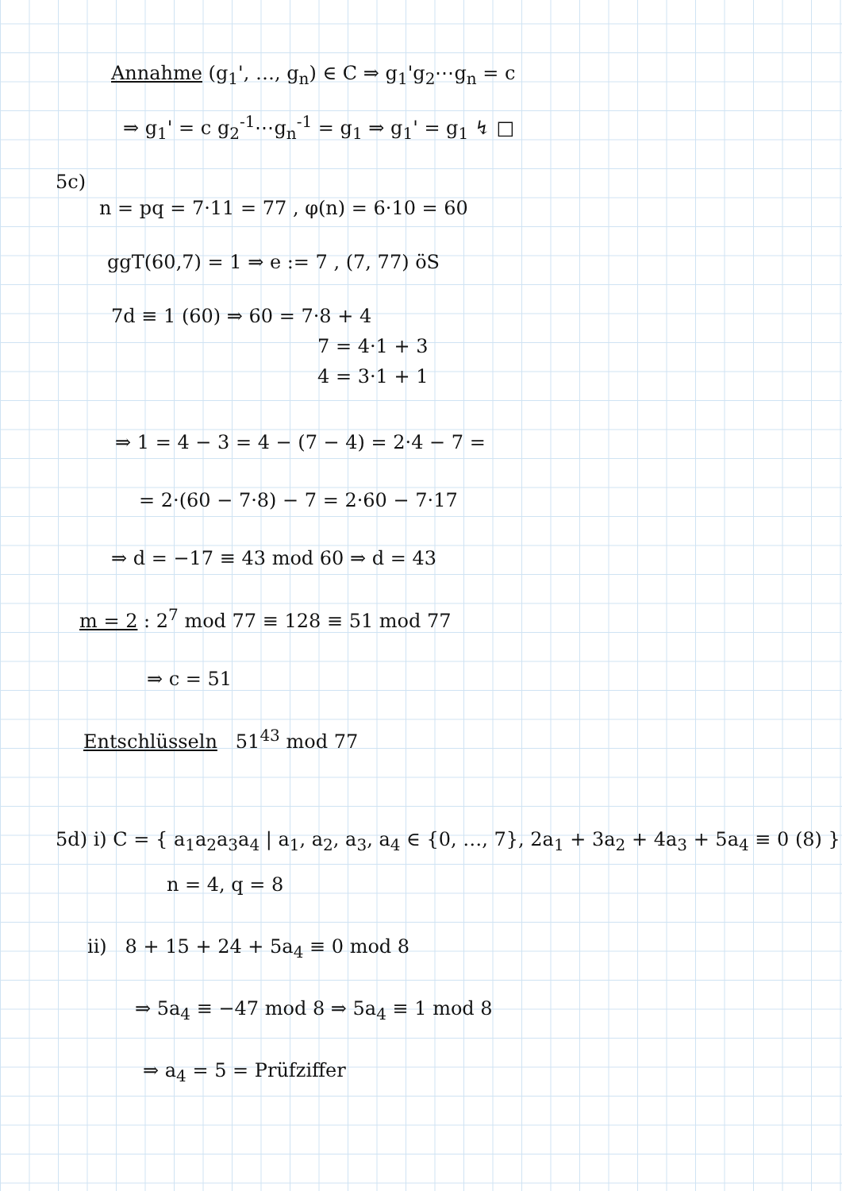Annahme (g<sub>1</sub>', …, g<sub>n</sub>) ∈ C ⇒ g<sub>1</sub>'g<sub>2</sub>⋯g<sub>n</sub> = c
⇒ g<sub>1</sub>' = c g<sub>2</sub><sup>-1</sup>⋯g<sub>n</sub><sup>-1</sup> = g<sub>1</sub> ⇒ g<sub>1</sub>' = g<sub>1</sub> ↯ □
5c)
n = pq = 7·11 = 77 , φ(n) = 6·10 = 60
ggT(60,7) = 1 ⇒ e := 7 , (7, 77) öS
7d ≡ 1 (60) ⇒ 60 = 7·8 + 4
7 = 4·1 + 3
4 = 3·1 + 1
⇒ 1 = 4 − 3 = 4 − (7 − 4) = 2·4 − 7 =
= 2·(60 − 7·8) − 7 = 2·60 − 7·17
⇒ d = −17 ≡ 43 mod 60 ⇒ d = 43
m = 2 : 2<sup>7</sup> mod 77 ≡ 128 ≡ 51 mod 77
⇒ c = 51
Entschlüsseln 51<sup>43</sup> mod 77
5d) i) C = { a<sub>1</sub>a<sub>2</sub>a<sub>3</sub>a<sub>4</sub> | a<sub>1</sub>, a<sub>2</sub>, a<sub>3</sub>, a<sub>4</sub> ∈ {0, …, 7}, 2a<sub>1</sub> + 3a<sub>2</sub> + 4a<sub>3</sub> + 5a<sub>4</sub> ≡ 0 (8) }
n = 4, q = 8
ii) 8 + 15 + 24 + 5a<sub>4</sub> ≡ 0 mod 8
⇒ 5a<sub>4</sub> ≡ −47 mod 8 ⇒ 5a<sub>4</sub> ≡ 1 mod 8
⇒ a<sub>4</sub> = 5 = Prüfziffer